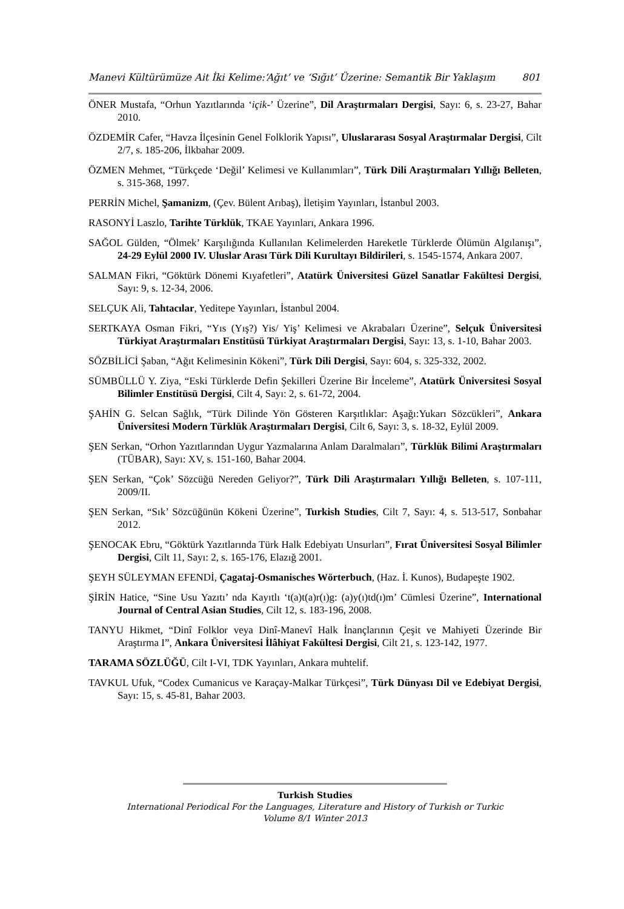Manevi Kültürümüze Ait İki Kelime:‘Ağıt’ ve ‘Sığıt’ Üzerine: Semantik Bir Yaklaşım 801
ÖNER Mustafa, “Orhun Yazıtlarında ‘içik-’ Üzerine”, Dil Araştırmaları Dergisi, Sayı: 6, s. 23-27, Bahar 2010.
ÖZDEMİR Cafer, “Havza İlçesinin Genel Folklorik Yapısı”, Uluslararası Sosyal Araştırmalar Dergisi, Cilt 2/7, s. 185-206, İlkbahar 2009.
ÖZMEN Mehmet, “Türkçede ‘Değil’ Kelimesi ve Kullanımları”, Türk Dili Araştırmaları Yıllığı Belleten, s. 315-368, 1997.
PERRİN Michel, Şamanizm, (Çev. Bülent Arıbaş), İletişim Yayınları, İstanbul 2003.
RASONYİ Laszlo, Tarihte Türklük, TKAE Yayınları, Ankara 1996.
SAĞOL Gülden, “Ölmek’ Karşılığında Kullanılan Kelimelerden Hareketle Türklerde Ölümün Algılanışı”, 24-29 Eylül 2000 IV. Uluslar Arası Türk Dili Kurultayı Bildirileri, s. 1545-1574, Ankara 2007.
SALMAN Fikri, “Göktürk Dönemi Kıyafetleri”, Atatürk Üniversitesi Güzel Sanatlar Fakültesi Dergisi, Sayı: 9, s. 12-34, 2006.
SELÇUK Ali, Tahtacılar, Yeditepe Yayınları, İstanbul 2004.
SERTKAYA Osman Fikri, “Yıs (Yış?) Yis/ Yiş’ Kelimesi ve Akrabaları Üzerine”, Selçuk Üniversitesi Türkiyat Araştırmaları Enstitüsü Türkiyat Araştırmaları Dergisi, Sayı: 13, s. 1-10, Bahar 2003.
SÖZBİLİCİ Şaban, “Ağıt Kelimesinin Kökeni”, Türk Dili Dergisi, Sayı: 604, s. 325-332, 2002.
SÜMBÜLLÜ Y. Ziya, “Eski Türklerde Defin Şekilleri Üzerine Bir İnceleme”, Atatürk Üniversitesi Sosyal Bilimler Enstitüsü Dergisi, Cilt 4, Sayı: 2, s. 61-72, 2004.
ŞAHİN G. Selcan Sağlık, “Türk Dilinde Yön Gösteren Karşıtlıklar: Aşağı:Yukarı Sözcükleri”, Ankara Üniversitesi Modern Türklük Araştırmaları Dergisi, Cilt 6, Sayı: 3, s. 18-32, Eylül 2009.
ŞEN Serkan, “Orhon Yazıtlarından Uygur Yazmalarına Anlam Daralmaları”, Türklük Bilimi Araştırmaları (TÜBAR), Sayı: XV, s. 151-160, Bahar 2004.
ŞEN Serkan, “Çok’ Sözcüğü Nereden Geliyor?”, Türk Dili Araştırmaları Yıllığı Belleten, s. 107-111, 2009/II.
ŞEN Serkan, “Sık’ Sözcüğünün Kökeni Üzerine”, Turkish Studies, Cilt 7, Sayı: 4, s. 513-517, Sonbahar 2012.
ŞENOCAK Ebru, “Göktürk Yazıtlarında Türk Halk Edebiyatı Unsurları”, Fırat Üniversitesi Sosyal Bilimler Dergisi, Cilt 11, Sayı: 2, s. 165-176, Elazığ 2001.
ŞEYH SÜLEYMAN EFENDİ, Çagataj-Osmanisches Wörterbuch, (Haz. İ. Kunos), Budapeşte 1902.
ŞİRİN Hatice, “Sine Usu Yazıtı’ nda Kayıtlı ‘t(a)t(a)r(ı)g: (a)y(ı)td(ı)m’ Cümlesi Üzerine”, International Journal of Central Asian Studies, Cilt 12, s. 183-196, 2008.
TANYU Hikmet, “Dinî Folklor veya Dinî-Manevî Halk İnançlarının Çeşit ve Mahiyeti Üzerinde Bir Araştırma I”, Ankara Üniversitesi İlâhiyat Fakültesi Dergisi, Cilt 21, s. 123-142, 1977.
TARAMA SÖZLÜĞÜ, Cilt I-VI, TDK Yayınları, Ankara muhtelif.
TAVKUL Ufuk, “Codex Cumanicus ve Karaçay-Malkar Türkçesi”, Türk Dünyası Dil ve Edebiyat Dergisi, Sayı: 15, s. 45-81, Bahar 2003.
Turkish Studies
International Periodical For the Languages, Literature and History of Turkish or Turkic
Volume 8/1 Winter 2013